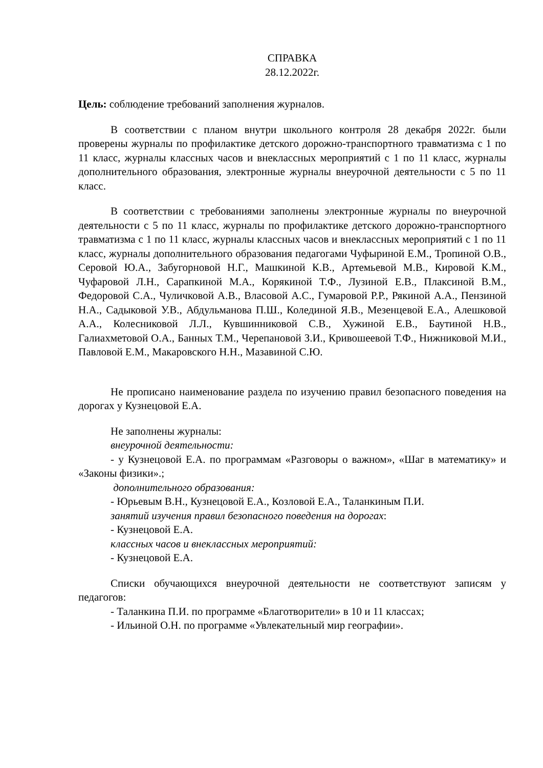СПРАВКА
28.12.2022г.
Цель: соблюдение требований заполнения журналов.
В соответствии с планом внутри школьного контроля 28 декабря 2022г. были проверены журналы по профилактике детского дорожно-транспортного травматизма с 1 по 11 класс, журналы классных часов и внеклассных мероприятий с 1 по 11 класс, журналы дополнительного образования, электронные журналы внеурочной деятельности с 5 по 11 класс.
В соответствии с требованиями заполнены электронные журналы по внеурочной деятельности с 5 по 11 класс, журналы по профилактике детского дорожно-транспортного травматизма с 1 по 11 класс, журналы классных часов и внеклассных мероприятий с 1 по 11 класс, журналы дополнительного образования педагогами Чуфыриной Е.М., Тропиной О.В., Серовой Ю.А., Забугорновой Н.Г., Машкиной К.В., Артемьевой М.В., Кировой К.М., Чуфаровой Л.Н., Сарапкиной М.А., Корякиной Т.Ф., Лузиной Е.В., Плаксиной В.М., Федоровой С.А., Чуличковой А.В., Власовой А.С., Гумаровой Р.Р., Рякиной А.А., Пензиной Н.А., Садыковой У.В., Абдульманова П.Ш., Колединой Я.В., Мезенцевой Е.А., Алешковой А.А., Колесниковой Л.Л., Кувшинниковой С.В., Хужиной Е.В., Баутиной Н.В., Галиахметовой О.А., Банных Т.М., Черепановой З.И., Кривошеевой Т.Ф., Нижниковой М.И., Павловой Е.М., Макаровского Н.Н., Мазавиной С.Ю.
Не прописано наименование раздела по изучению правил безопасного поведения на дорогах у Кузнецовой Е.А.
Не заполнены журналы:
внеурочной деятельности:
- у Кузнецовой Е.А. по программам «Разговоры о важном», «Шаг в математику» и «Законы физики».;
дополнительного образования:
- Юрьевым В.Н., Кузнецовой Е.А., Козловой Е.А., Таланкиным П.И.
занятий изучения правил безопасного поведения на дорогах:
- Кузнецовой Е.А.
классных часов и внеклассных мероприятий:
- Кузнецовой Е.А.
Списки обучающихся внеурочной деятельности не соответствуют записям у педагогов:
- Таланкина П.И. по программе «Благотворители» в 10 и 11 классах;
- Ильиной О.Н. по программе «Увлекательный мир географии».